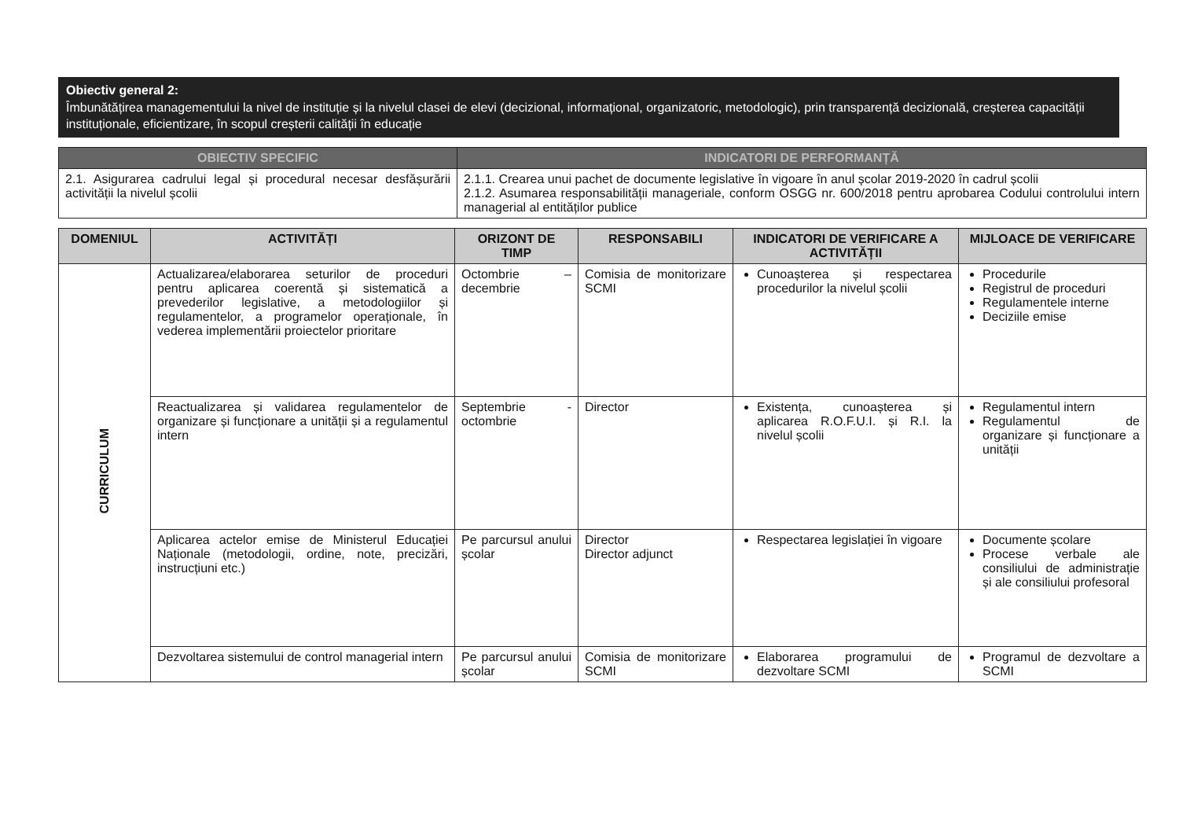Obiectiv general 2:
Îmbunătățirea managementului la nivel de instituție și la nivelul clasei de elevi (decizional, informațional, organizatoric, metodologic), prin transparență decizională, creșterea capacității instituționale, eficientizare, în scopul creșterii calității în educație
| OBIECTIV SPECIFIC | INDICATORI DE PERFORMANȚĂ |
| --- | --- |
| 2.1. Asigurarea cadrului legal și procedural necesar desfășurării activității la nivelul școlii | 2.1.1. Crearea unui pachet de documente legislative în vigoare în anul școlar 2019-2020 în cadrul școlii 2.1.2. Asumarea responsabilității manageriale, conform OSGG nr. 600/2018 pentru aprobarea Codului controlului intern managerial al entităților publice |
| DOMENIUL | ACTIVITĂȚI | ORIZONT DE TIMP | RESPONSABILI | INDICATORI DE VERIFICARE A ACTIVITĂȚII | MIJLOACE DE VERIFICARE |
| --- | --- | --- | --- | --- | --- |
| CURRICULUM | Actualizarea/elaborarea seturilor de proceduri pentru aplicarea coerentă și sistematică a prevederilor legislative, a metodologiilor și regulamentelor, a programelor operaționale, în vederea implementării proiectelor prioritare | Octombrie – decembrie | Comisia de monitorizare SCMI | Cunoașterea și respectarea procedurilor la nivelul școlii | Procedurile Registrul de proceduri Regulamentele interne Deciziile emise |
| | Reactualizarea și validarea regulamentelor de organizare și funcționare a unității și a regulamentul intern | Septembrie - octombrie | Director | Existența, cunoașterea și aplicarea R.O.F.U.I. și R.I. la nivelul școlii | Regulamentul intern Regulamentul de organizare și funcționare a unității |
| | Aplicarea actelor emise de Ministerul Educației Naționale (metodologii, ordine, note, precizări, instrucțiuni etc.) | Pe parcursul anului școlar | Director Director adjunct | Respectarea legislației în vigoare | Documente școlare Procese verbale ale consiliului de administrație și ale consiliului profesoral |
| | Dezvoltarea sistemului de control managerial intern | Pe parcursul anului școlar | Comisia de monitorizare SCMI | Elaborarea programului de dezvoltare SCMI | Programul de dezvoltare a SCMI |